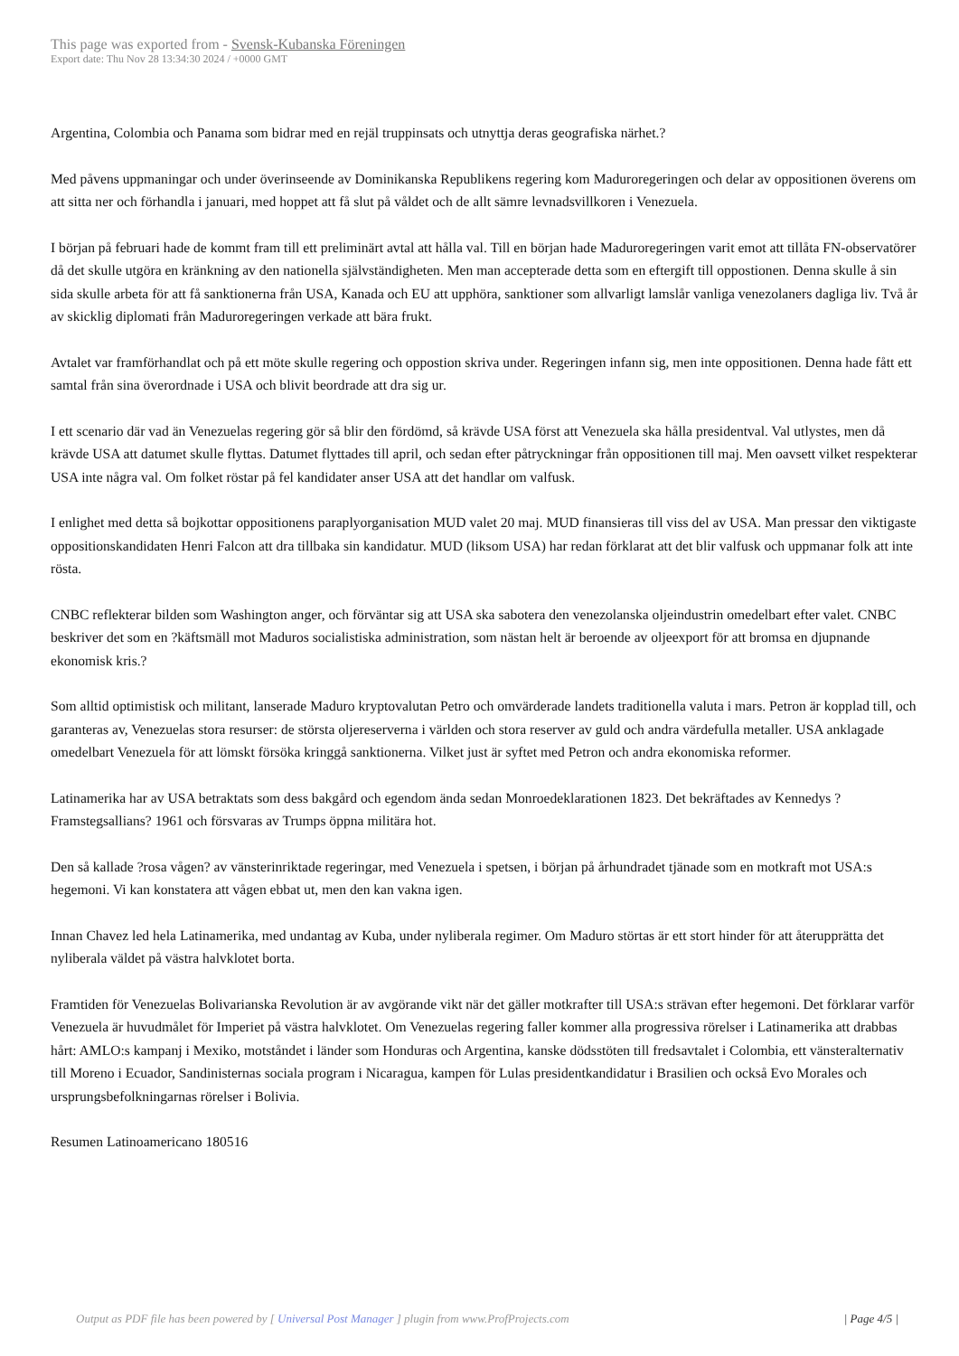This page was exported from - Svensk-Kubanska Föreningen
Export date: Thu Nov 28 13:34:30 2024 / +0000 GMT
Argentina, Colombia och Panama som bidrar med en rejäl truppinsats och utnyttja deras geografiska närhet.?
Med påvens uppmaningar och under överinseende av Dominikanska Republikens regering kom Maduroregeringen och delar av oppositionen överens om att sitta ner och förhandla i januari, med hoppet att få slut på våldet och de allt sämre levnadsvillkoren i Venezuela.
I början på februari hade de kommt fram till ett preliminärt avtal att hålla val. Till en början hade Maduroregeringen varit emot att tillåta FN-observatörer då det skulle utgöra en kränkning av den nationella självständigheten. Men man accepterade detta som en eftergift till oppostionen. Denna skulle å sin sida skulle arbeta för att få sanktionerna från USA, Kanada och EU att upphöra, sanktioner som allvarligt lamslår vanliga venezolaners dagliga liv. Två år av skicklig diplomati från Maduroregeringen verkade att bära frukt.
Avtalet var framförhandlat och på ett möte skulle regering och oppostion skriva under. Regeringen infann sig, men inte oppositionen. Denna hade fått ett samtal från sina överordnade i USA och blivit beordrade att dra sig ur.
I ett scenario där vad än Venezuelas regering gör så blir den fördömd, så krävde USA först att Venezuela ska hålla presidentval. Val utlystes, men då krävde USA att datumet skulle flyttas. Datumet flyttades till april, och sedan efter påtryckningar från oppositionen till maj. Men oavsett vilket respekterar USA inte några val. Om folket röstar på fel kandidater anser USA att det handlar om valfusk.
I enlighet med detta så bojkottar oppositionens paraplyorganisation MUD valet 20 maj. MUD finansieras till viss del av USA. Man pressar den viktigaste oppositionskandidaten Henri Falcon att dra tillbaka sin kandidatur. MUD (liksom USA) har redan förklarat att det blir valfusk och uppmanar folk att inte rösta.
CNBC reflekterar bilden som Washington anger, och förväntar sig att USA ska sabotera den venezolanska oljeindustrin omedelbart efter valet. CNBC beskriver det som en ?käftsmäll mot Maduros socialistiska administration, som nästan helt är beroende av oljeexport för att bromsa en djupnande ekonomisk kris.?
Som alltid optimistisk och militant, lanserade Maduro kryptovalutan Petro och omvärderade landets traditionella valuta i mars. Petron är kopplad till, och garanteras av, Venezuelas stora resurser: de största oljereserverna i världen och stora reserver av guld och andra värdefulla metaller. USA anklagade omedelbart Venezuela för att lömskt försöka kringgå sanktionerna. Vilket just är syftet med Petron och andra ekonomiska reformer.
Latinamerika har av USA betraktats som dess bakgård och egendom ända sedan Monroedeklarationen 1823. Det bekräftades av Kennedys ?Framstegsallians? 1961 och försvaras av Trumps öppna militära hot.
Den så kallade ?rosa vågen? av vänsterinriktade regeringar, med Venezuela i spetsen, i början på århundradet tjänade som en motkraft mot USA:s hegemoni. Vi kan konstatera att vågen ebbat ut, men den kan vakna igen.
Innan Chavez led hela Latinamerika, med undantag av Kuba, under nyliberala regimer. Om Maduro störtas är ett stort hinder för att återupprätta det nyliberala väldet på västra halvklotet borta.
Framtiden för Venezuelas Bolivarianska Revolution är av avgörande vikt när det gäller motkrafter till USA:s strävan efter hegemoni. Det förklarar varför Venezuela är huvudmålet för Imperiet på västra halvklotet. Om Venezuelas regering faller kommer alla progressiva rörelser i Latinamerika att drabbas hårt: AMLO:s kampanj i Mexiko, motståndet i länder som Honduras och Argentina, kanske dödsstöten till fredsavtalet i Colombia, ett vänsteralternativ till Moreno i Ecuador, Sandinisternas sociala program i Nicaragua, kampen för Lulas presidentkandidatur i Brasilien och också Evo Morales och ursprungsbefolkningarnas rörelser i Bolivia.
Resumen Latinoamericano 180516
Output as PDF file has been powered by [ Universal Post Manager ] plugin from www.ProfProjects.com | Page 4/5 |